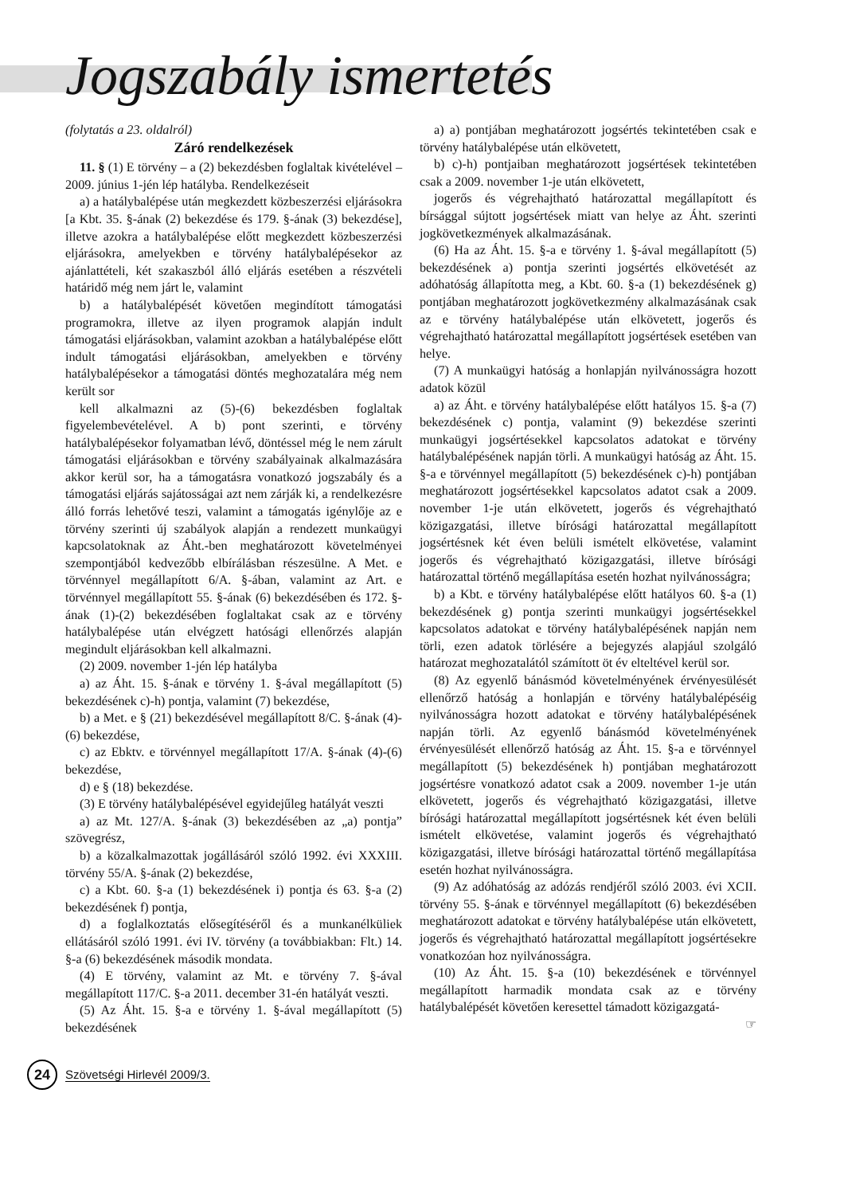Jogszabály ismertetés
(folytatás a 23. oldalról)
Záró rendelkezések
11. § (1) E törvény – a (2) bekezdésben foglaltak kivételével – 2009. június 1-jén lép hatályba. Rendelkezéseit
a) a hatálybalépése után megkezdett közbeszerzési eljárásokra [a Kbt. 35. §-ának (2) bekezdése és 179. §-ának (3) bekezdése], illetve azokra a hatálybalépése előtt megkezdett közbeszerzési eljárásokra, amelyekben e törvény hatálybalépésekor az ajánlattételi, két szakaszból álló eljárás esetében a részvételi határidő még nem járt le, valamint
b) a hatálybalépését követően megindított támogatási programokra, illetve az ilyen programok alapján indult támogatási eljárásokban, valamint azokban a hatálybalépése előtt indult támogatási eljárásokban, amelyekben e törvény hatálybalépésekor a támogatási döntés meghozatalára még nem került sor
kell alkalmazni az (5)-(6) bekezdésben foglaltak figyelembevételével. A b) pont szerinti, e törvény hatálybalépésekor folyamatban lévő, döntéssel még le nem zárult támogatási eljárásokban e törvény szabályainak alkalmazására akkor kerül sor, ha a támogatásra vonatkozó jogszabály és a támogatási eljárás sajátosságai azt nem zárják ki, a rendelkezésre álló forrás lehetővé teszi, valamint a támogatás igénylője az e törvény szerinti új szabályok alapján a rendezett munkaügyi kapcsolatoknak az Áht.-ben meghatározott követelményei szempontjából kedvezőbb elbírálásban részesülne. A Met. e törvénnyel megállapított 6/A. §-ában, valamint az Art. e törvénnyel megállapított 55. §-ának (6) bekezdésében és 172. §-ának (1)-(2) bekezdésében foglaltakat csak az e törvény hatálybalépése után elvégzett hatósági ellenőrzés alapján megindult eljárásokban kell alkalmazni.
(2) 2009. november 1-jén lép hatályba
a) az Áht. 15. §-ának e törvény 1. §-ával megállapított (5) bekezdésének c)-h) pontja, valamint (7) bekezdése,
b) a Met. e § (21) bekezdésével megállapított 8/C. §-ának (4)-(6) bekezdése,
c) az Ebktv. e törvénnyel megállapított 17/A. §-ának (4)-(6) bekezdése,
d) e § (18) bekezdése.
(3) E törvény hatálybalépésével egyidejűleg hatályát veszti
a) az Mt. 127/A. §-ának (3) bekezdésében az „a) pontja” szövegrész,
b) a közalkalmazottak jogállásáról szóló 1992. évi XXXIII. törvény 55/A. §-ának (2) bekezdése,
c) a Kbt. 60. §-a (1) bekezdésének i) pontja és 63. §-a (2) bekezdésének f) pontja,
d) a foglalkoztatás elősegítéséről és a munkanélküliek ellátásáról szóló 1991. évi IV. törvény (a továbbiakban: Flt.) 14. §-a (6) bekezdésének második mondata.
(4) E törvény, valamint az Mt. e törvény 7. §-ával megállapított 117/C. §-a 2011. december 31-én hatályát veszti.
(5) Az Áht. 15. §-a e törvény 1. §-ával megállapított (5) bekezdésének
a) a) pontjában meghatározott jogsértés tekintetében csak e törvény hatálybalépése után elkövetett,
b) c)-h) pontjaiban meghatározott jogsértések tekintetében csak a 2009. november 1-je után elkövetett,
jogerős és végrehajtható határozattal megállapított és bírsággal sújtott jogsértések miatt van helye az Áht. szerinti jogkövetkezmények alkalmazásának.
(6) Ha az Áht. 15. §-a e törvény 1. §-ával megállapított (5) bekezdésének a) pontja szerinti jogsértés elkövetését az adóhatóság állapította meg, a Kbt. 60. §-a (1) bekezdésének g) pontjában meghatározott jogkövetkezmény alkalmazásának csak az e törvény hatálybalépése után elkövetett, jogerős és végrehajtható határozattal megállapított jogsértések esetében van helye.
(7) A munkaügyi hatóság a honlapján nyilvánosságra hozott adatok közül
a) az Áht. e törvény hatálybalépése előtt hatályos 15. §-a (7) bekezdésének c) pontja, valamint (9) bekezdése szerinti munkaügyi jogsértésekkel kapcsolatos adatokat e törvény hatálybalépésének napján törli. A munkaügyi hatóság az Áht. 15. §-a e törvénnyel megállapított (5) bekezdésének c)-h) pontjában meghatározott jogsértésekkel kapcsolatos adatot csak a 2009. november 1-je után elkövetett, jogerős és végrehajtható közigazgatási, illetve bírósági határozattal megállapított jogsértésnek két éven belüli ismételt elkövetése, valamint jogerős és végrehajtható közigazgatási, illetve bírósági határozattal történő megállapítása esetén hozhat nyilvánosságra;
b) a Kbt. e törvény hatálybalépése előtt hatályos 60. §-a (1) bekezdésének g) pontja szerinti munkaügyi jogsértésekkel kapcsolatos adatokat e törvény hatálybalépésének napján nem törli, ezen adatok törlésére a bejegyzés alapjául szolgáló határozat meghozatalától számított öt év elteltével kerül sor.
(8) Az egyenlő bánásmód követelményének érvényesülését ellenőrző hatóság a honlapján e törvény hatálybalépéséig nyilvánosságra hozott adatokat e törvény hatálybalépésének napján törli. Az egyenlő bánásmód követelményének érvényesülését ellenőrző hatóság az Áht. 15. §-a e törvénnyel megállapított (5) bekezdésének h) pontjában meghatározott jogsértésre vonatkozó adatot csak a 2009. november 1-je után elkövetett, jogerős és végrehajtható közigazgatási, illetve bírósági határozattal megállapított jogsértésnek két éven belüli ismételt elkövetése, valamint jogerős és végrehajtható közigazgatási, illetve bírósági határozattal történő megállapítása esetén hozhat nyilvánosságra.
(9) Az adóhatóság az adózás rendjéről szóló 2003. évi XCII. törvény 55. §-ának e törvénnyel megállapított (6) bekezdésében meghatározott adatokat e törvény hatálybalépése után elkövetett, jogerős és végrehajtható határozattal megállapított jogsértésekre vonatkozóan hoz nyilvánosságra.
(10) Az Áht. 15. §-a (10) bekezdésének e törvénnyel megállapított harmadik mondata csak az e törvény hatálybalépését követően keresettel támadott közigazgatá-
☞
24 Szövetségi Hirlevél 2009/3.